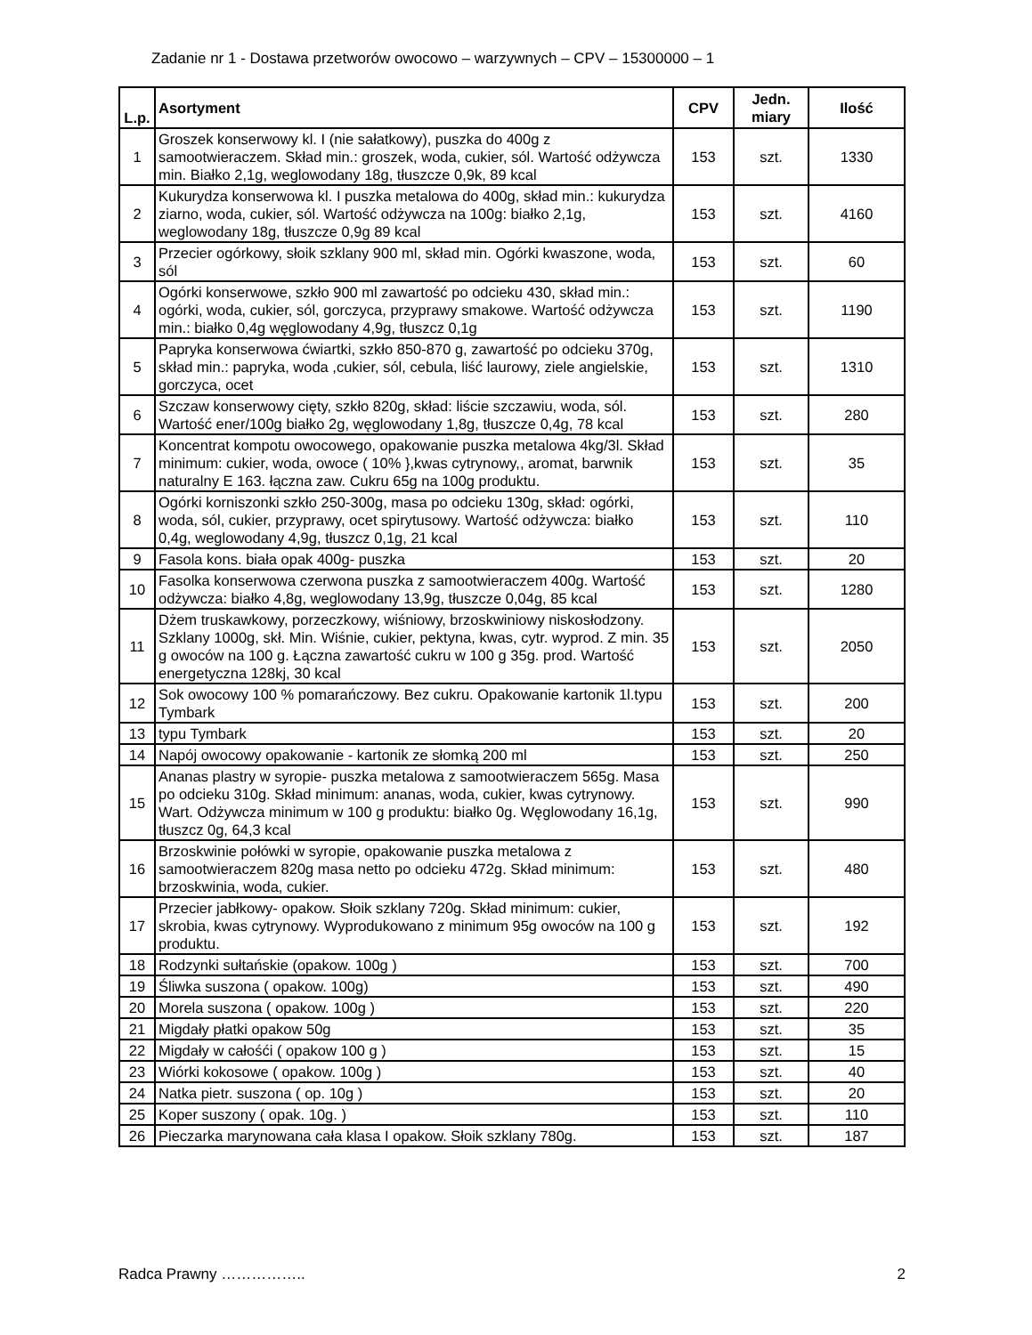Zadanie nr 1 - Dostawa przetworów owocowo – warzywnych – CPV – 15300000 – 1
| L.p. | Asortyment | CPV | Jedn. miary | Ilość |
| --- | --- | --- | --- | --- |
| 1 | Groszek konserwowy kl. I (nie sałatkowy), puszka do 400g z samootwieraczem. Skład min.: groszek, woda, cukier, sól. Wartość odżywcza min. Białko 2,1g, weglowodany 18g, tłuszcze 0,9k, 89 kcal | 153 | szt. | 1330 |
| 2 | Kukurydza konserwowa kl. I puszka metalowa do 400g, skład min.: kukurydza ziarno, woda, cukier, sól. Wartość odżywcza na 100g: białko 2,1g, weglowodany 18g, tłuszcze 0,9g 89 kcal | 153 | szt. | 4160 |
| 3 | Przecier ogórkowy, słoik szklany 900 ml, skład min. Ogórki kwaszone, woda, sól | 153 | szt. | 60 |
| 4 | Ogórki konserwowe, szkło 900 ml zawartość po odcieku 430, skład min.: ogórki, woda, cukier, sól, gorczyca, przyprawy smakowe. Wartość odżywcza min.: białko 0,4g węglowodany 4,9g, tłuszcz 0,1g | 153 | szt. | 1190 |
| 5 | Papryka konserwowa ćwiartki, szkło 850-870 g, zawartość po odcieku 370g, skład min.: papryka, woda ,cukier, sól, cebula, liść laurowy, ziele angielskie, gorczyca, ocet | 153 | szt. | 1310 |
| 6 | Szczaw konserwowy cięty, szkło 820g, skład: liście szczawiu, woda, sól. Wartość ener/100g białko 2g, węglowodany 1,8g, tłuszcze 0,4g, 78 kcal | 153 | szt. | 280 |
| 7 | Koncentrat kompotu owocowego, opakowanie puszka metalowa 4kg/3l. Skład minimum: cukier, woda, owoce ( 10% },kwas cytrynowy,, aromat, barwnik naturalny E 163. łączna zaw. Cukru 65g na 100g produktu. | 153 | szt. | 35 |
| 8 | Ogórki korniszonki szkło 250-300g, masa po odcieku 130g, skład: ogórki, woda, sól, cukier, przyprawy, ocet spirytusowy. Wartość odżywcza: białko 0,4g, weglowodany 4,9g, tłuszcz 0,1g, 21 kcal | 153 | szt. | 110 |
| 9 | Fasola kons. biała opak 400g- puszka | 153 | szt. | 20 |
| 10 | Fasolka konserwowa czerwona puszka z samootwieraczem 400g. Wartość odżywcza: białko 4,8g, weglowodany 13,9g, tłuszcze 0,04g, 85 kcal | 153 | szt. | 1280 |
| 11 | Dżem truskawkowy, porzeczkowy, wiśniowy, brzoskwiniowy niskosłodzony. Szklany 1000g, skł. Min. Wiśnie, cukier, pektyna, kwas, cytr. wyprod. Z min. 35 g owoców na 100 g. Łączna zawartość cukru w 100 g 35g. prod. Wartość energetyczna 128kj, 30 kcal | 153 | szt. | 2050 |
| 12 | Sok owocowy 100 % pomarańczowy. Bez cukru. Opakowanie kartonik 1l.typu Tymbark | 153 | szt. | 200 |
| 13 | typu Tymbark | 153 | szt. | 20 |
| 14 | Napój owocowy opakowanie - kartonik ze słomką 200 ml | 153 | szt. | 250 |
| 15 | Ananas plastry w syropie- puszka metalowa z samootwieraczem 565g. Masa po odcieku 310g. Skład minimum: ananas, woda, cukier, kwas cytrynowy. Wart. Odżywcza minimum w 100 g produktu: białko 0g. Węglowodany 16,1g, tłuszcz 0g, 64,3 kcal | 153 | szt. | 990 |
| 16 | Brzoskwinie połówki w syropie, opakowanie puszka metalowa z samootwieraczem 820g masa netto po odcieku 472g. Skład minimum: brzoskwinia, woda, cukier. | 153 | szt. | 480 |
| 17 | Przecier jabłkowy- opakow. Słoik szklany 720g. Skład minimum: cukier, skrobia, kwas cytrynowy. Wyprodukowano z minimum 95g owoców na 100 g produktu. | 153 | szt. | 192 |
| 18 | Rodzynki sułtańskie (opakow. 100g ) | 153 | szt. | 700 |
| 19 | Śliwka suszona ( opakow. 100g) | 153 | szt. | 490 |
| 20 | Morela suszona ( opakow. 100g ) | 153 | szt. | 220 |
| 21 | Migdały płatki opakow 50g | 153 | szt. | 35 |
| 22 | Migdały w całośći ( opakow 100 g ) | 153 | szt. | 15 |
| 23 | Wiórki kokosowe ( opakow. 100g ) | 153 | szt. | 40 |
| 24 | Natka pietr. suszona ( op. 10g ) | 153 | szt. | 20 |
| 25 | Koper suszony ( opak. 10g. ) | 153 | szt. | 110 |
| 26 | Pieczarka marynowana cała klasa I opakow. Słoik szklany 780g. | 153 | szt. | 187 |
Radca Prawny …………….. 2